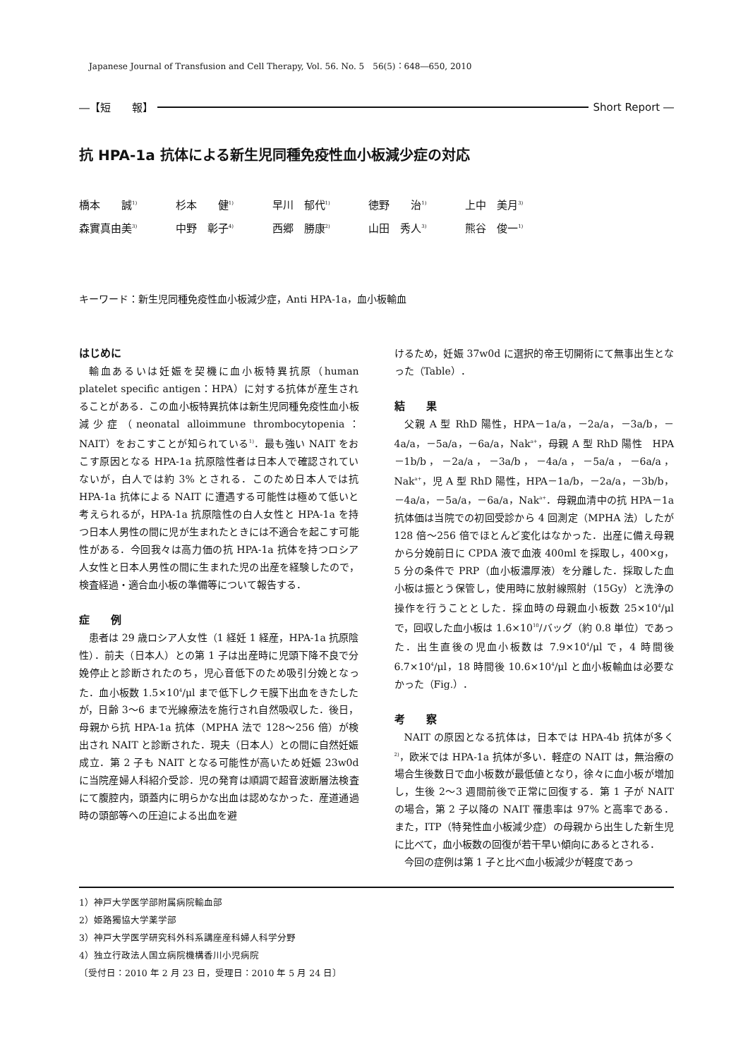Japanese Journal of Transfusion and Cell Therapy, Vol. 56. No. 5　56(5)：648―650, 2010
―【短　　報】 Short Report ―
抗 HPA-1a 抗体による新生児同種免疫性血小板減少症の対応
橋本　　誠<sup>1)</sup> 杉本　　健<sup>1)</sup> 早川　郁代<sup>1)</sup> 徳野　　治<sup>1)</sup> 上中　美月<sup>3)</sup>
森實真由美<sup>3)</sup> 中野　彰子<sup>4)</sup> 西郷　勝康<sup>2)</sup> 山田　秀人<sup>3)</sup> 熊谷　俊一<sup>1)</sup>
キーワード：新生児同種免疫性血小板減少症，Anti HPA-1a，血小板輸血
はじめに
輸血あるいは妊娠を契機に血小板特異抗原（human platelet specific antigen：HPA）に対する抗体が産生されることがある．この血小板特異抗体は新生児同種免疫性血小板減少症（neonatal alloimmune thrombocytopenia：NAIT）をおこすことが知られている<sup>1)</sup>．最も強い NAIT をおこす原因となる HPA-1a 抗原陰性者は日本人で確認されていないが，白人では約 3% とされる．このため日本人では抗 HPA-1a 抗体による NAIT に遭遇する可能性は極めて低いと考えられるが，HPA-1a 抗原陰性の白人女性と HPA-1a を持つ日本人男性の間に児が生まれたときには不適合を起こす可能性がある．今回我々は高力価の抗 HPA-1a 抗体を持つロシア人女性と日本人男性の間に生まれた児の出産を経験したので，検査経過・適合血小板の準備等について報告する．
症　　例
患者は 29 歳ロシア人女性（1 経妊 1 経産，HPA-1a 抗原陰性）．前夫（日本人）との第 1 子は出産時に児頭下降不良で分娩停止と診断されたのち，児心音低下のため吸引分娩となった．血小板数 1.5×10<sup>4</sup>/μl まで低下しクモ膜下出血をきたしたが，日齢 3〜6 まで光線療法を施行され自然吸収した．後日，母親から抗 HPA-1a 抗体（MPHA 法で 128〜256 倍）が検出され NAIT と診断された．現夫（日本人）との間に自然妊娠成立．第 2 子も NAIT となる可能性が高いため妊娠 23w0d に当院産婦人科紹介受診．児の発育は順調で超音波断層法検査にて腹腔内，頭蓋内に明らかな出血は認めなかった．産道通過時の頭部等への圧迫による出血を避
けるため，妊娠 37w0d に選択的帝王切開術にて無事出生となった（Table）．
結　　果
父親 A 型 RhD 陽性，HPA－1a/a，－2a/a，－3a/b，－4a/a，－5a/a，－6a/a，Nak<sup>a+</sup>，母親 A 型 RhD 陽性　HPA－1b/b，－2a/a，－3a/b，－4a/a，－5a/a，－6a/a，Nak<sup>a+</sup>，児 A 型 RhD 陽性，HPA－1a/b，－2a/a，－3b/b，－4a/a，－5a/a，－6a/a，Nak<sup>a+</sup>．母親血清中の抗 HPA－1a 抗体価は当院での初回受診から 4 回測定（MPHA 法）したが 128 倍〜256 倍でほとんど変化はなかった．出産に備え母親から分娩前日に CPDA 液で血液 400ml を採取し，400×g，5 分の条件で PRP（血小板濃厚液）を分離した．採取した血小板は振とう保管し，使用時に放射線照射（15Gy）と洗浄の操作を行うこととした．採血時の母親血小板数 25×10<sup>4</sup>/μl で，回収した血小板は 1.6×10<sup>10</sup>/バッグ（約 0.8 単位）であった．出生直後の児血小板数は 7.9×10<sup>4</sup>/μl で，4 時間後 6.7×10<sup>4</sup>/μl，18 時間後 10.6×10<sup>4</sup>/μl と血小板輸血は必要なかった（Fig.）．
考　　察
NAIT の原因となる抗体は，日本では HPA-4b 抗体が多く<sup>2)</sup>，欧米では HPA-1a 抗体が多い．軽症の NAIT は，無治療の場合生後数日で血小板数が最低値となり，徐々に血小板が増加し，生後 2〜3 週間前後で正常に回復する．第 1 子が NAIT の場合，第 2 子以降の NAIT 罹患率は 97% と高率である．また，ITP（特発性血小板減少症）の母親から出生した新生児に比べて，血小板数の回復が若干早い傾向にあるとされる．
今回の症例は第 1 子と比べ血小板減少が軽度であっ
1）神戸大学医学部附属病院輸血部
2）姫路獨協大学薬学部
3）神戸大学医学研究科外科系講座産科婦人科学分野
4）独立行政法人国立病院機構香川小児病院
〔受付日：2010 年 2 月 23 日，受理日：2010 年 5 月 24 日〕